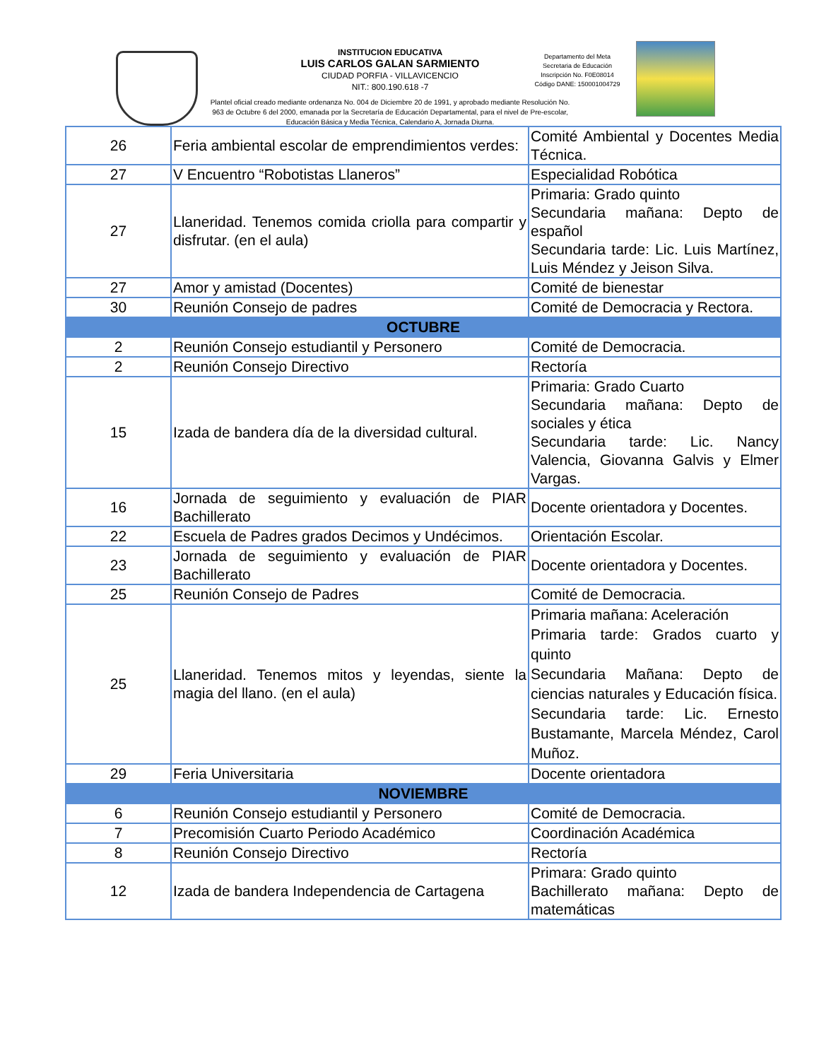INSTITUCION EDUCATIVA
LUIS CARLOS GALAN SARMIENTO
CIUDAD PORFIA - VILLAVICENCIO
NIT.: 800.190.618 -7
Departamento del Meta
Secretaria de Educación
Inscripción No. F0E08014
Código DANE: 150001004729
Plantel oficial creado mediante ordenanza No. 004 de Diciembre 20 de 1991, y aprobado mediante Resolución No. 963 de Octubre 6 del 2000, emanada por la Secretaría de Educación Departamental, para el nivel de Pre-escolar, Educación Básica y Media Técnica, Calendario A, Jornada Diurna.
| 26 | Feria ambiental escolar de emprendimientos verdes: | Comité Ambiental y Docentes Media Técnica. |
| 27 | V Encuentro “Robotistas Llaneros” | Especialidad Robótica |
| 27 | Llaneridad. Tenemos comida criolla para compartir y disfrutar. (en el aula) | Primaria: Grado quinto Secundaria mañana: Depto de español Secundaria tarde: Lic. Luis Martínez, Luis Méndez y Jeison Silva. |
| 27 | Amor y amistad (Docentes) | Comité de bienestar |
| 30 | Reunión Consejo de padres | Comité de Democracia y Rectora. |
| OCTUBRE | | |
| 2 | Reunión Consejo estudiantil y Personero | Comité de Democracia. |
| 2 | Reunión Consejo Directivo | Rectoría |
| 15 | Izada de bandera día de la diversidad cultural. | Primaria: Grado Cuarto Secundaria mañana: Depto de sociales y ética Secundaria tarde: Lic. Nancy Valencia, Giovanna Galvis y Elmer Vargas. |
| 16 | Jornada de seguimiento y evaluación de PIAR Bachillerato | Docente orientadora y Docentes. |
| 22 | Escuela de Padres grados Decimos y Undécimos. | Orientación Escolar. |
| 23 | Jornada de seguimiento y evaluación de PIAR Bachillerato | Docente orientadora y Docentes. |
| 25 | Reunión Consejo de Padres | Comité de Democracia. |
| 25 | Llaneridad. Tenemos mitos y leyendas, siente la magia del llano. (en el aula) | Primaria mañana: Aceleración Primaria tarde: Grados cuarto y quinto Secundaria Mañana: Depto de ciencias naturales y Educación física. Secundaria tarde: Lic. Ernesto Bustamante, Marcela Méndez, Carol Muñoz. |
| 29 | Feria Universitaria | Docente orientadora |
| NOVIEMBRE | | |
| 6 | Reunión Consejo estudiantil y Personero | Comité de Democracia. |
| 7 | Precomisión Cuarto Periodo Académico | Coordinación Académica |
| 8 | Reunión Consejo Directivo | Rectoría |
| 12 | Izada de bandera Independencia de Cartagena | Primara: Grado quinto Bachillerato mañana: Depto de matemáticas |